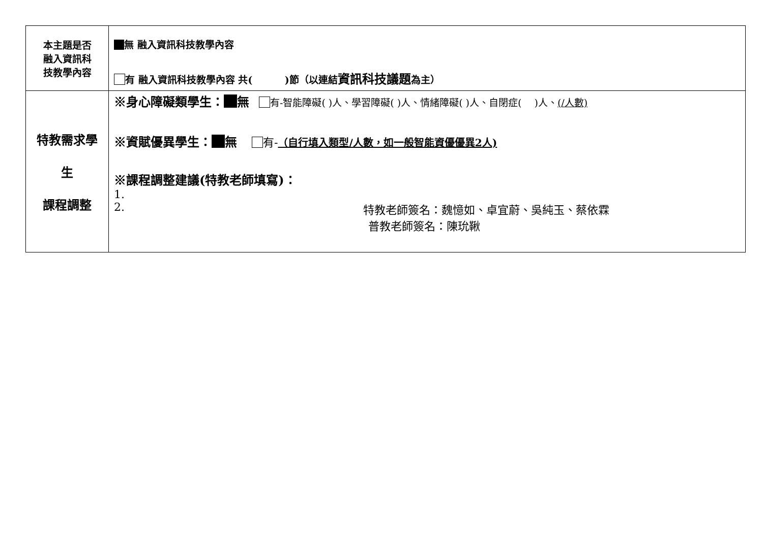| 本主題是否 融入資訊科 技教學內容 | 無 融入資訊科技教學內容 有 融入資訊科技教學內容 共( )節（以連結 資訊科技議題 為主） |
| 特教需求學 生 課程調整 | ※身心障礙類學生： 無 有-智能障礙( )人、學習障礙( )人、情緒障礙( )人、自閉症( )人、 (/人數) ※資賦優異學生： 無 有- （自行填入類型/人數，如一般智能資優優異2人) ※課程調整建議(特教老師填寫)： 1. 2. 特教老師簽名：魏憶如、卓宜蔚、吳純玉、蔡依霖 普教老師簽名：陳玧鞦 |